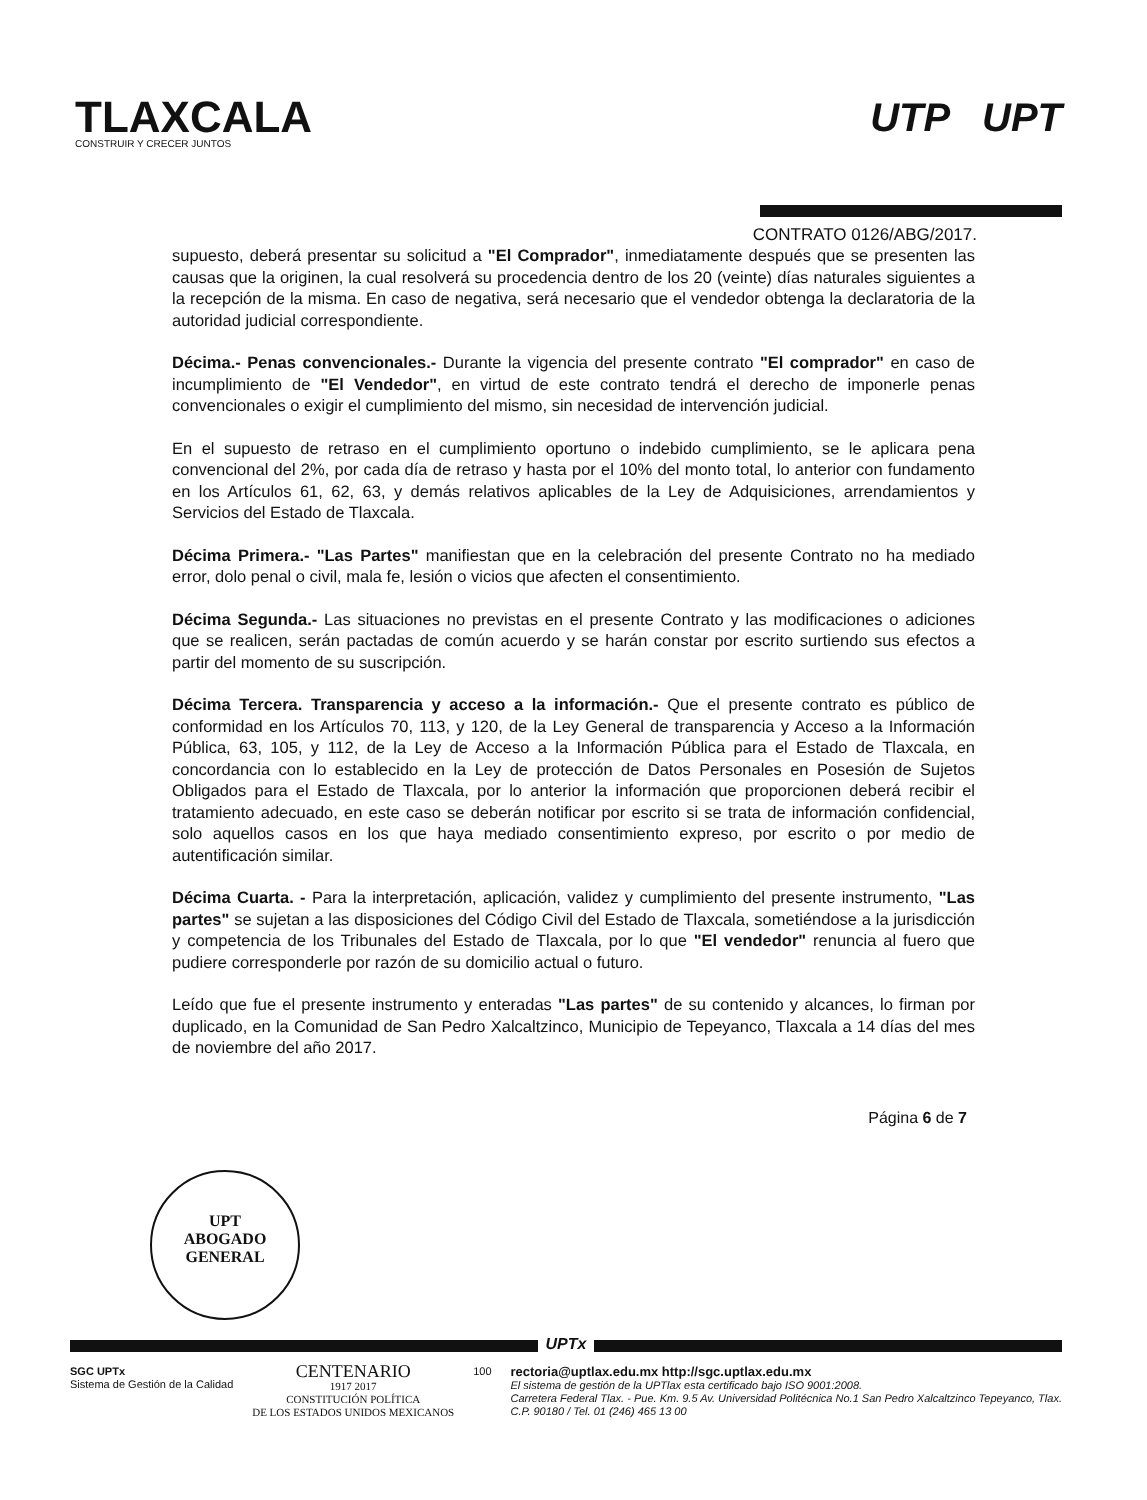TLAXCALA
CONSTRUIR Y CRECER JUNTOS
UTP UPT
CONTRATO 0126/ABG/2017.
supuesto, deberá presentar su solicitud a "El Comprador", inmediatamente después que se presenten las causas que la originen, la cual resolverá su procedencia dentro de los 20 (veinte) días naturales siguientes a la recepción de la misma. En caso de negativa, será necesario que el vendedor obtenga la declaratoria de la autoridad judicial correspondiente.
Décima.- Penas convencionales.- Durante la vigencia del presente contrato "El comprador" en caso de incumplimiento de "El Vendedor", en virtud de este contrato tendrá el derecho de imponerle penas convencionales o exigir el cumplimiento del mismo, sin necesidad de intervención judicial.
En el supuesto de retraso en el cumplimiento oportuno o indebido cumplimiento, se le aplicara pena convencional del 2%, por cada día de retraso y hasta por el 10% del monto total, lo anterior con fundamento en los Artículos 61, 62, 63, y demás relativos aplicables de la Ley de Adquisiciones, arrendamientos y Servicios del Estado de Tlaxcala.
Décima Primera.- "Las Partes" manifiestan que en la celebración del presente Contrato no ha mediado error, dolo penal o civil, mala fe, lesión o vicios que afecten el consentimiento.
Décima Segunda.- Las situaciones no previstas en el presente Contrato y las modificaciones o adiciones que se realicen, serán pactadas de común acuerdo y se harán constar por escrito surtiendo sus efectos a partir del momento de su suscripción.
Décima Tercera. Transparencia y acceso a la información.- Que el presente contrato es público de conformidad en los Artículos 70, 113, y 120, de la Ley General de transparencia y Acceso a la Información Pública, 63, 105, y 112, de la Ley de Acceso a la Información Pública para el Estado de Tlaxcala, en concordancia con lo establecido en la Ley de protección de Datos Personales en Posesión de Sujetos Obligados para el Estado de Tlaxcala, por lo anterior la información que proporcionen deberá recibir el tratamiento adecuado, en este caso se deberán notificar por escrito si se trata de información confidencial, solo aquellos casos en los que haya mediado consentimiento expreso, por escrito o por medio de autentificación similar.
Décima Cuarta. - Para la interpretación, aplicación, validez y cumplimiento del presente instrumento, "Las partes" se sujetan a las disposiciones del Código Civil del Estado de Tlaxcala, sometiéndose a la jurisdicción y competencia de los Tribunales del Estado de Tlaxcala, por lo que "El vendedor" renuncia al fuero que pudiere corresponderle por razón de su domicilio actual o futuro.
Leído que fue el presente instrumento y enteradas "Las partes" de su contenido y alcances, lo firman por duplicado, en la Comunidad de San Pedro Xalcaltzinco, Municipio de Tepeyanco, Tlaxcala a 14 días del mes de noviembre del año 2017.
Página 6 de 7
UPT
ABOGADO
GENERAL
UPTx
SGC UPTx
Sistema de Gestión de la Calidad
CENTENARIO
1917 2017
CONSTITUCIÓN POLÍTICA
DE LOS ESTADOS UNIDOS MEXICANOS
100
rectoria@uptlax.edu.mx http://sgc.uptlax.edu.mx
El sistema de gestión de la UPTlax esta certificado bajo ISO 9001:2008.
Carretera Federal Tlax. - Pue. Km. 9.5 Av. Universidad Politécnica No.1 San Pedro Xalcaltzinco Tepeyanco, Tlax.
C.P. 90180 / Tel. 01 (246) 465 13 00